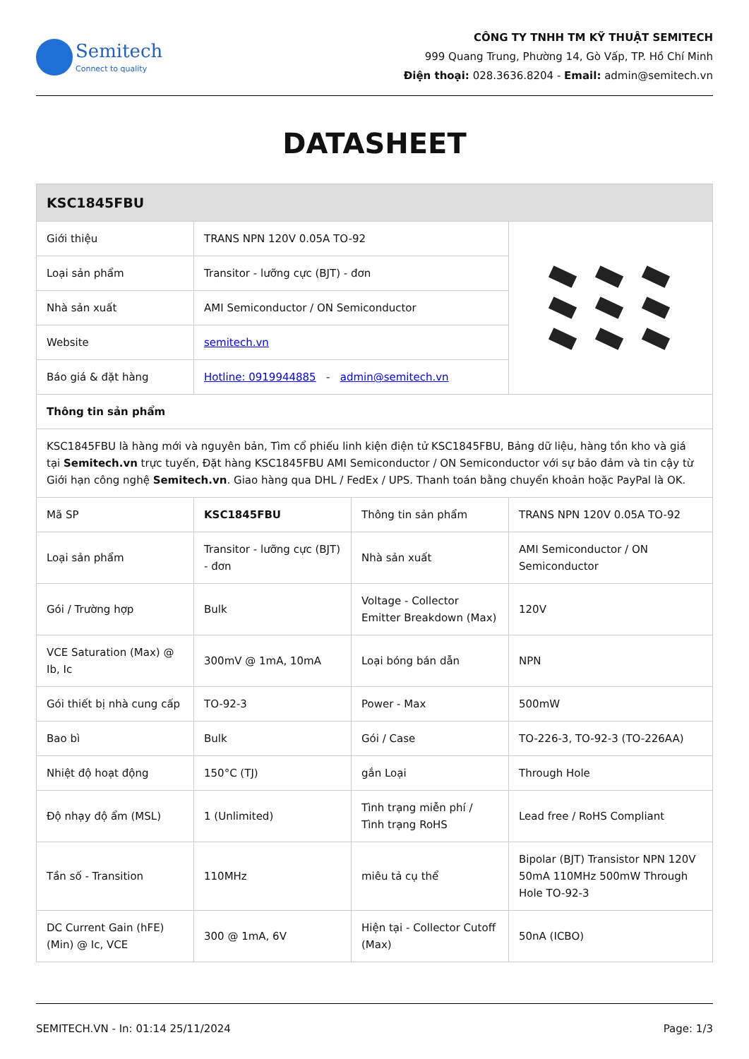Semitech
Connect to quality
CÔNG TY TNHH TM KỸ THUẬT SEMITECH
999 Quang Trung, Phường 14, Gò Vấp, TP. Hồ Chí Minh
Điện thoại: 028.3636.8204 - Email: admin@semitech.vn
DATASHEET
| KSC1845FBU | | | |
| --- | --- | --- | --- |
| Giới thiệu | TRANS NPN 120V 0.05A TO-92 | | |
| Loại sản phẩm | Transitor - lưỡng cực (BJT) - đơn | | |
| Nhà sản xuất | AMI Semiconductor / ON Semiconductor | | |
| Website | semitech.vn | | |
| Báo giá & đặt hàng | Hotline: 0919944885 - admin@semitech.vn | | |
| Thông tin sản phẩm | | | |
| KSC1845FBU là hàng mới và nguyên bản, Tìm cổ phiếu linh kiện điện tử KSC1845FBU, Bảng dữ liệu, hàng tồn kho và giá tại Semitech.vn trực tuyến, Đặt hàng KSC1845FBU AMI Semiconductor / ON Semiconductor với sự bảo đảm và tin cậy từ Giới hạn công nghệ Semitech.vn . Giao hàng qua DHL / FedEx / UPS. Thanh toán bằng chuyển khoản hoặc PayPal là OK. | | | |
| Mã SP | KSC1845FBU | Thông tin sản phẩm | TRANS NPN 120V 0.05A TO-92 |
| Loại sản phẩm | Transitor - lưỡng cực (BJT) - đơn | Nhà sản xuất | AMI Semiconductor / ON Semiconductor |
| Gói / Trường hợp | Bulk | Voltage - Collector Emitter Breakdown (Max) | 120V |
| VCE Saturation (Max) @ Ib, Ic | 300mV @ 1mA, 10mA | Loại bóng bán dẫn | NPN |
| Gói thiết bị nhà cung cấp | TO-92-3 | Power - Max | 500mW |
| Bao bì | Bulk | Gói / Case | TO-226-3, TO-92-3 (TO-226AA) |
| Nhiệt độ hoạt động | 150°C (TJ) | gắn Loại | Through Hole |
| Độ nhạy độ ẩm (MSL) | 1 (Unlimited) | Tình trạng miễn phí / Tình trạng RoHS | Lead free / RoHS Compliant |
| Tần số - Transition | 110MHz | miêu tả cụ thể | Bipolar (BJT) Transistor NPN 120V 50mA 110MHz 500mW Through Hole TO-92-3 |
| DC Current Gain (hFE) (Min) @ Ic, VCE | 300 @ 1mA, 6V | Hiện tại - Collector Cutoff (Max) | 50nA (ICBO) |
SEMITECH.VN - In: 01:14 25/11/2024 Page: 1/3